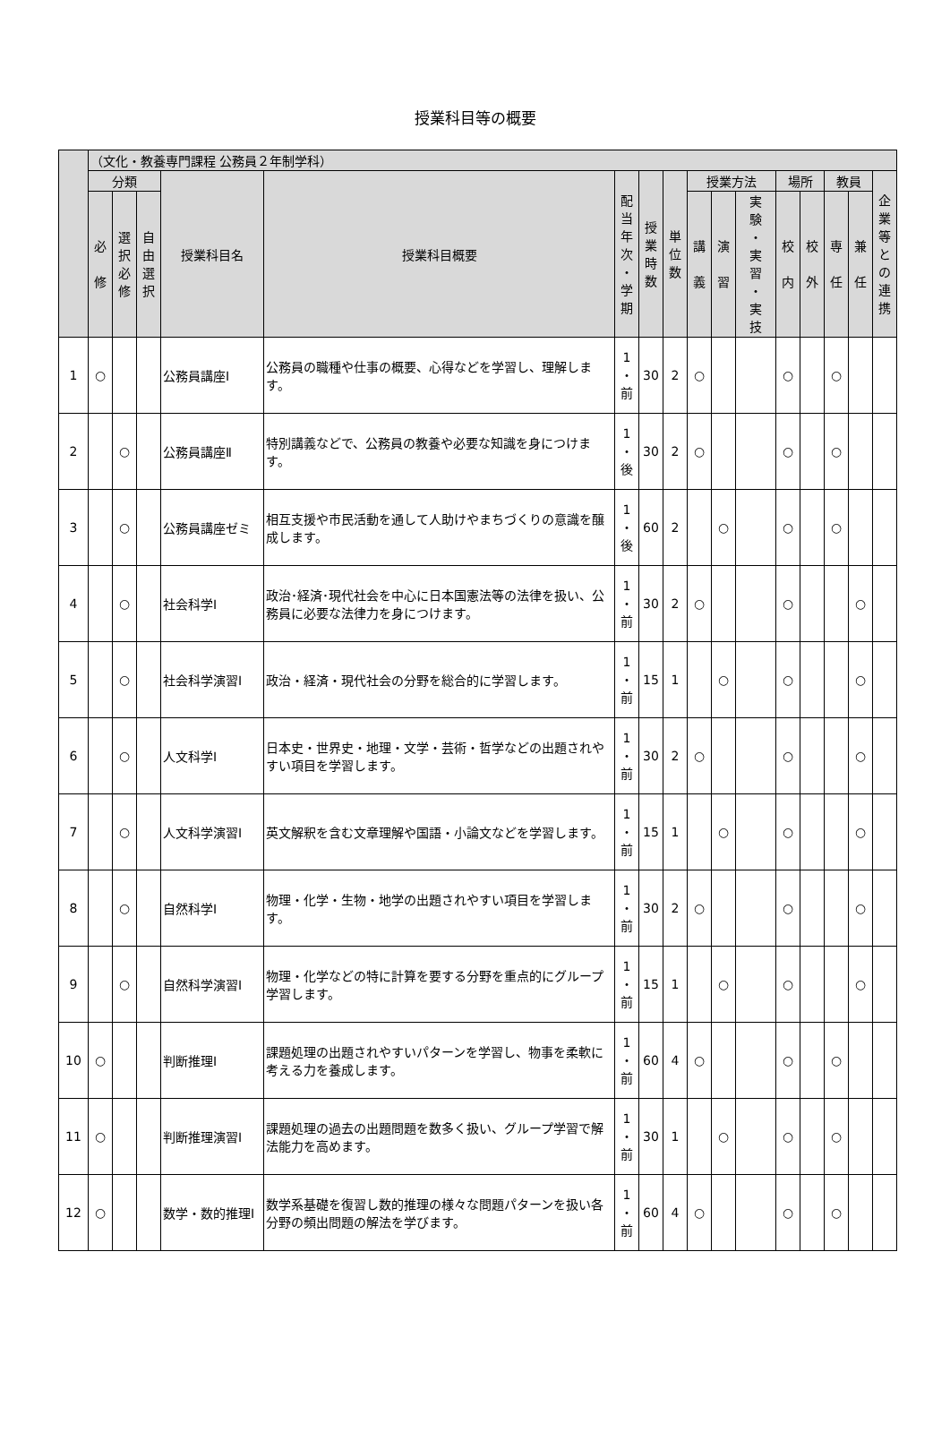授業科目等の概要
| | （文化・教養専門課程 公務員２年制学科） | | | | | | | | | | | | | | | |
| --- | --- | --- | --- | --- | --- | --- | --- | --- | --- | --- | --- | --- | --- | --- | --- | --- |
| | 分類 | | | 授業科目名 | 授業科目概要 | 配 当 年 次 ・ 学 期 | 授 業 時 数 | 単 位 数 | 授業方法 | | | 場所 | | 教員 | | 企 業 等 と の 連 携 |
| | 必 修 | 選 択 必 修 | 自 由 選 択 | | | | | | 講 義 | 演 習 | 実 験 ・ 実 習 ・ 実 技 | 校 内 | 校 外 | 専 任 | 兼 任 | |
| 1 | ○ | | | 公務員講座Ⅰ | 公務員の職種や仕事の概要、心得などを学習し、理解します。 | 1 ・ 前 | 30 | 2 | ○ | | | ○ | | ○ | | |
| 2 | | ○ | | 公務員講座Ⅱ | 特別講義などで、公務員の教養や必要な知識を身につけます。 | 1 ・ 後 | 30 | 2 | ○ | | | ○ | | ○ | | |
| 3 | | ○ | | 公務員講座ゼミ | 相互支援や市民活動を通して人助けやまちづくりの意識を醸成します。 | 1 ・ 後 | 60 | 2 | | ○ | | ○ | | ○ | | |
| 4 | | ○ | | 社会科学Ⅰ | 政治･経済･現代社会を中心に日本国憲法等の法律を扱い、公務員に必要な法律力を身につけます。 | 1 ・ 前 | 30 | 2 | ○ | | | ○ | | | ○ | |
| 5 | | ○ | | 社会科学演習Ⅰ | 政治・経済・現代社会の分野を総合的に学習します。 | 1 ・ 前 | 15 | 1 | | ○ | | ○ | | | ○ | |
| 6 | | ○ | | 人文科学Ⅰ | 日本史・世界史・地理・文学・芸術・哲学などの出題されやすい項目を学習します。 | 1 ・ 前 | 30 | 2 | ○ | | | ○ | | | ○ | |
| 7 | | ○ | | 人文科学演習Ⅰ | 英文解釈を含む文章理解や国語・小論文などを学習します。 | 1 ・ 前 | 15 | 1 | | ○ | | ○ | | | ○ | |
| 8 | | ○ | | 自然科学Ⅰ | 物理・化学・生物・地学の出題されやすい項目を学習します。 | 1 ・ 前 | 30 | 2 | ○ | | | ○ | | | ○ | |
| 9 | | ○ | | 自然科学演習Ⅰ | 物理・化学などの特に計算を要する分野を重点的にグループ学習します。 | 1 ・ 前 | 15 | 1 | | ○ | | ○ | | | ○ | |
| 10 | ○ | | | 判断推理Ⅰ | 課題処理の出題されやすいパターンを学習し、物事を柔軟に考える力を養成します。 | 1 ・ 前 | 60 | 4 | ○ | | | ○ | | ○ | | |
| 11 | ○ | | | 判断推理演習Ⅰ | 課題処理の過去の出題問題を数多く扱い、グループ学習で解法能力を高めます。 | 1 ・ 前 | 30 | 1 | | ○ | | ○ | | ○ | | |
| 12 | ○ | | | 数学・数的推理Ⅰ | 数学系基礎を復習し数的推理の様々な問題パターンを扱い各分野の頻出問題の解法を学びます。 | 1 ・ 前 | 60 | 4 | ○ | | | ○ | | ○ | | |